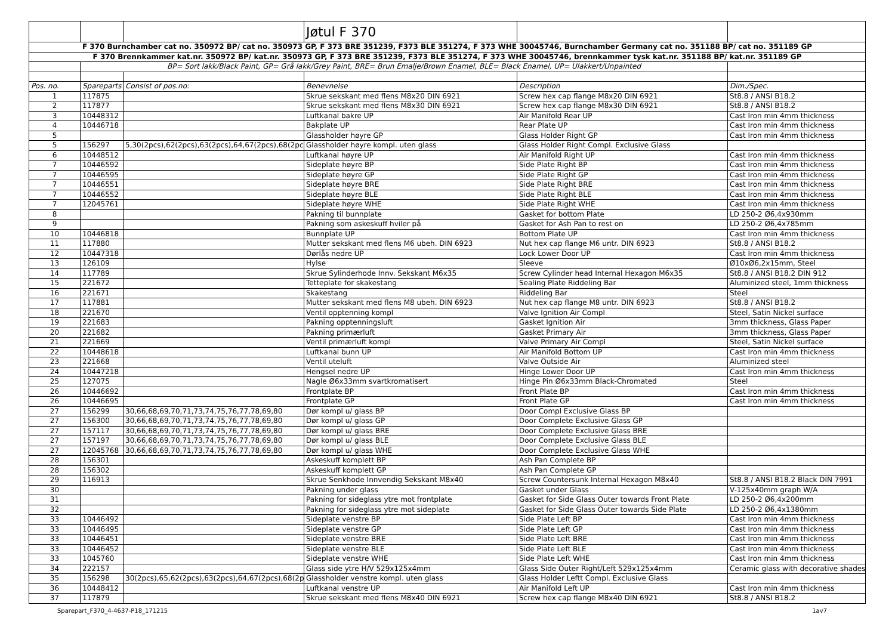| | | | Jøtul F 370 | | |
| F 370 Burnchamber cat no. 350972 BP/ cat no. 350973 GP, F 373 BRE 351239, F373 BLE 351274, F 373 WHE 30045746, Burnchamber Germany cat no. 351188 BP/ cat no. 351189 GP | | | | | |
| F 370 Brennkammer kat.nr. 350972 BP/ kat.nr. 350973 GP, F 373 BRE 351239, F373 BLE 351274, F 373 WHE 30045746, brennkammer tysk kat.nr. 351188 BP/ kat.nr. 351189 GP | | | | | |
| | BP= Sort lakk/Black Paint, GP= Grå lakk/Grey Paint, BRE= Brun Emalje/Brown Enamel, BLE= Black Enamel, UP= Ulakkert/Unpainted | | | | |
| Pos. no. | Spareparts | Consist of pos.no: | Benevnelse | Description | Dim./Spec. |
| 1 | 117875 | | Skrue sekskant med flens M8x20 DIN 6921 | Screw hex cap flange M8x20 DIN 6921 | St8.8 / ANSI B18.2 |
| 2 | 117877 | | Skrue sekskant med flens M8x30 DIN 6921 | Screw hex cap flange M8x30 DIN 6921 | St8.8 / ANSI B18.2 |
| 3 | 10448312 | | Luftkanal bakre UP | Air Manifold Rear UP | Cast Iron min 4mm thickness |
| 4 | 10446718 | | Bakplate UP | Rear Plate UP | Cast Iron min 4mm thickness |
| 5 | | | Glassholder høyre GP | Glass Holder Right GP | Cast Iron min 4mm thickness |
| 5 | 156297 | 5,30(2pcs),62(2pcs),63(2pcs),64,67(2pcs),68(2pcs) | Glassholder høyre kompl. uten glass | Glass Holder Right Compl. Exclusive Glass | |
| 6 | 10448512 | | Luftkanal høyre UP | Air Manifold Right UP | Cast Iron min 4mm thickness |
| 7 | 10446592 | | Sideplate høyre BP | Side Plate Right BP | Cast Iron min 4mm thickness |
| 7 | 10446595 | | Sideplate høyre GP | Side Plate Right GP | Cast Iron min 4mm thickness |
| 7 | 10446551 | | Sideplate høyre BRE | Side Plate Right BRE | Cast Iron min 4mm thickness |
| 7 | 10446552 | | Sideplate høyre BLE | Side Plate Right BLE | Cast Iron min 4mm thickness |
| 7 | 12045761 | | Sideplate høyre WHE | Side Plate Right WHE | Cast Iron min 4mm thickness |
| 8 | | | Pakning til bunnplate | Gasket for bottom Plate | LD 250-2 Ø6,4x930mm |
| 9 | | | Pakning som askeskuff hviler på | Gasket for Ash Pan to rest on | LD 250-2 Ø6,4x785mm |
| 10 | 10446818 | | Bunnplate UP | Bottom Plate UP | Cast Iron min 4mm thickness |
| 11 | 117880 | | Mutter sekskant med flens M6 ubeh. DIN 6923 | Nut hex cap flange M6 untr. DIN 6923 | St8.8 / ANSI B18.2 |
| 12 | 10447318 | | Dørlås nedre UP | Lock Lower Door UP | Cast Iron min 4mm thickness |
| 13 | 126109 | | Hylse | Sleeve | Ø10xØ6,2x15mm, Steel |
| 14 | 117789 | | Skrue Sylinderhode Innv. Sekskant M6x35 | Screw Cylinder head Internal Hexagon M6x35 | St8.8 / ANSI B18.2 DIN 912 |
| 15 | 221672 | | Tetteplate for skakestang | Sealing Plate Riddeling Bar | Aluminized steel, 1mm thickness |
| 16 | 221671 | | Skakestang | Riddeling Bar | Steel |
| 17 | 117881 | | Mutter sekskant med flens M8 ubeh. DIN 6923 | Nut hex cap flange M8 untr. DIN 6923 | St8.8 / ANSI B18.2 |
| 18 | 221670 | | Ventil opptenning kompl | Valve Ignition Air Compl | Steel, Satin Nickel surface |
| 19 | 221683 | | Pakning opptenningsluft | Gasket Ignition Air | 3mm thickness, Glass Paper |
| 20 | 221682 | | Pakning primærluft | Gasket Primary Air | 3mm thickness, Glass Paper |
| 21 | 221669 | | Ventil primærluft kompl | Valve Primary Air Compl | Steel, Satin Nickel surface |
| 22 | 10448618 | | Luftkanal bunn UP | Air Manifold Bottom UP | Cast Iron min 4mm thickness |
| 23 | 221668 | | Ventil uteluft | Valve Outside Air | Aluminized steel |
| 24 | 10447218 | | Hengsel nedre UP | Hinge Lower Door UP | Cast Iron min 4mm thickness |
| 25 | 127075 | | Nagle Ø6x33mm svartkromatisert | Hinge Pin Ø6x33mm Black-Chromated | Steel |
| 26 | 10446692 | | Frontplate BP | Front Plate BP | Cast Iron min 4mm thickness |
| 26 | 10446695 | | Frontplate GP | Front Plate GP | Cast Iron min 4mm thickness |
| 27 | 156299 | 30,66,68,69,70,71,73,74,75,76,77,78,69,80 | Dør kompl u/ glass BP | Door Compl Exclusive Glass BP | |
| 27 | 156300 | 30,66,68,69,70,71,73,74,75,76,77,78,69,80 | Dør kompl u/ glass GP | Door Complete Exclusive Glass GP | |
| 27 | 157117 | 30,66,68,69,70,71,73,74,75,76,77,78,69,80 | Dør kompl u/ glass BRE | Door Complete Exclusive Glass BRE | |
| 27 | 157197 | 30,66,68,69,70,71,73,74,75,76,77,78,69,80 | Dør kompl u/ glass BLE | Door Complete Exclusive Glass BLE | |
| 27 | 12045768 | 30,66,68,69,70,71,73,74,75,76,77,78,69,80 | Dør kompl u/ glass WHE | Door Complete Exclusive Glass WHE | |
| 28 | 156301 | | Askeskuff komplett BP | Ash Pan Complete BP | |
| 28 | 156302 | | Askeskuff komplett GP | Ash Pan Complete GP | |
| 29 | 116913 | | Skrue Senkhode Innvendig Sekskant M8x40 | Screw Countersunk Internal Hexagon M8x40 | St8.8 / ANSI B18.2 Black DIN 7991 |
| 30 | | | Pakning under glass | Gasket under Glass | V-125x40mm graph W/A |
| 31 | | | Pakning for sideglass ytre mot frontplate | Gasket for Side Glass Outer towards Front Plate | LD 250-2 Ø6,4x200mm |
| 32 | | | Pakning for sideglass ytre mot sideplate | Gasket for Side Glass Outer towards Side Plate | LD 250-2 Ø6,4x1380mm |
| 33 | 10446492 | | Sideplate venstre BP | Side Plate Left BP | Cast Iron min 4mm thickness |
| 33 | 10446495 | | Sideplate venstre GP | Side Plate Left GP | Cast Iron min 4mm thickness |
| 33 | 10446451 | | Sideplate venstre BRE | Side Plate Left BRE | Cast Iron min 4mm thickness |
| 33 | 10446452 | | Sideplate venstre BLE | Side Plate Left BLE | Cast Iron min 4mm thickness |
| 33 | 1045760 | | Sideplate venstre WHE | Side Plate Left WHE | Cast Iron min 4mm thickness |
| 34 | 222157 | | Glass side ytre H/V 529x125x4mm | Glass Side Outer Right/Left 529x125x4mm | Ceramic glass with decorative shades |
| 35 | 156298 | 30(2pcs),65,62(2pcs),63(2pcs),64,67(2pcs),68(2pcs) | Glassholder venstre kompl. uten glass | Glass Holder Leftt Compl. Exclusive Glass | |
| 36 | 10448412 | | Luftkanal venstre UP | Air Manifold Left UP | Cast Iron min 4mm thickness |
| 37 | 117879 | | Skrue sekskant med flens M8x40 DIN 6921 | Screw hex cap flange M8x40 DIN 6921 | St8.8 / ANSI B18.2 |
Sparepart_F370_4-4637-P18_171215 1av7